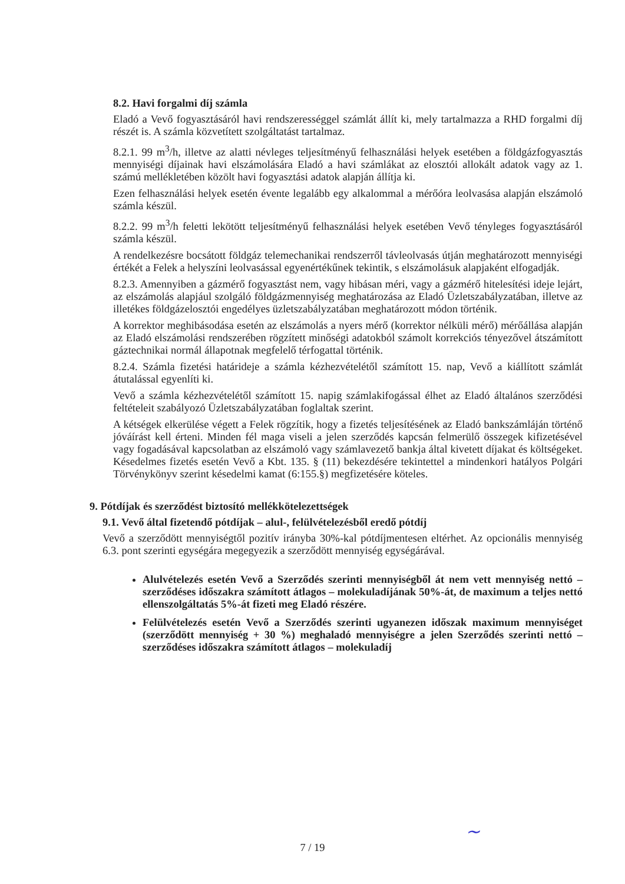8.2. Havi forgalmi díj számla
Eladó a Vevő fogyasztásáról havi rendszerességgel számlát állít ki, mely tartalmazza a RHD forgalmi díj részét is. A számla közvetített szolgáltatást tartalmaz.
8.2.1. 99 m<sup>3</sup>/h, illetve az alatti névleges teljesítményű felhasználási helyek esetében a földgázfogyasztás mennyiségi díjainak havi elszámolására Eladó a havi számlákat az elosztói allokált adatok vagy az 1. számú mellékletében közölt havi fogyasztási adatok alapján állítja ki.
Ezen felhasználási helyek esetén évente legalább egy alkalommal a mérőóra leolvasása alapján elszámoló számla készül.
8.2.2. 99 m<sup>3</sup>/h feletti lekötött teljesítményű felhasználási helyek esetében Vevő tényleges fogyasztásáról számla készül.
A rendelkezésre bocsátott földgáz telemechanikai rendszerről távleolvasás útján meghatározott mennyiségi értékét a Felek a helyszíni leolvasással egyenértékűnek tekintik, s elszámolásuk alapjaként elfogadják.
8.2.3. Amennyiben a gázmérő fogyasztást nem, vagy hibásan méri, vagy a gázmérő hitelesítési ideje lejárt, az elszámolás alapjául szolgáló földgázmennyiség meghatározása az Eladó Üzletszabályzatában, illetve az illetékes földgázelosztói engedélyes üzletszabályzatában meghatározott módon történik.
A korrektor meghibásodása esetén az elszámolás a nyers mérő (korrektor nélküli mérő) mérőállása alapján az Eladó elszámolási rendszerében rögzített minőségi adatokból számolt korrekciós tényezővel átszámított gáztechnikai normál állapotnak megfelelő térfogattal történik.
8.2.4. Számla fizetési határideje a számla kézhezvételétől számított 15. nap, Vevő a kiállított számlát átutalással egyenlíti ki.
Vevő a számla kézhezvételétől számított 15. napig számlakifogással élhet az Eladó általános szerződési feltételeit szabályozó Üzletszabályzatában foglaltak szerint.
A kétségek elkerülése végett a Felek rögzítik, hogy a fizetés teljesítésének az Eladó bankszámláján történő jóváírást kell érteni. Minden fél maga viseli a jelen szerződés kapcsán felmerülő összegek kifizetésével vagy fogadásával kapcsolatban az elszámoló vagy számlavezető bankja által kivetett díjakat és költségeket. Késedelmes fizetés esetén Vevő a Kbt. 135. § (11) bekezdésére tekintettel a mindenkori hatályos Polgári Törvénykönyv szerint késedelmi kamat (6:155.§) megfizetésére köteles.
9. Pótdíjak és szerződést biztosító mellékkötelezettségek
9.1. Vevő által fizetendő pótdíjak – alul-, felülvételezésből eredő pótdíj
Vevő a szerződött mennyiségtől pozitív irányba 30%-kal pótdíjmentesen eltérhet. Az opcionális mennyiség 6.3. pont szerinti egységára megegyezik a szerződött mennyiség egységárával.
Alulvételezés esetén Vevő a Szerződés szerinti mennyiségből át nem vett mennyiség nettó – szerződéses időszakra számított átlagos – molekuladíjának 50%-át, de maximum a teljes nettó ellenszolgáltatás 5%-át fizeti meg Eladó részére.
Felülvételezés esetén Vevő a Szerződés szerinti ugyanezen időszak maximum mennyiséget (szerződött mennyiség + 30 %) meghaladó mennyiségre a jelen Szerződés szerinti nettó – szerződéses időszakra számított átlagos – molekuladíj
7 / 19
~